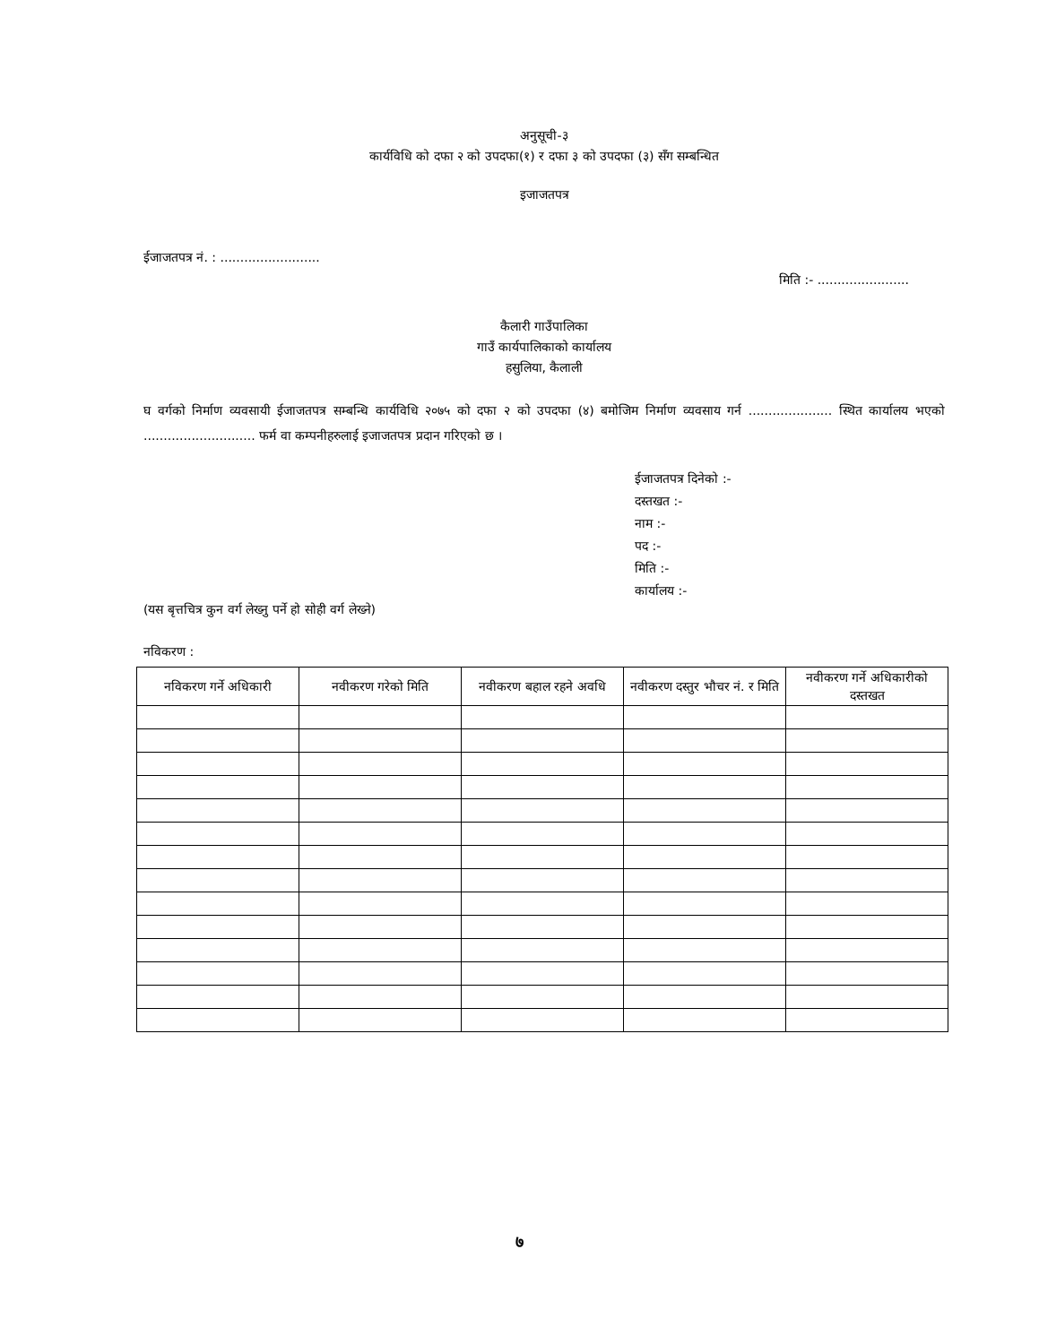अनुसूची-३
कार्यविधि को दफा २ को उपदफा(१) र दफा ३ को उपदफा (३) सँग सम्बन्धित
इजाजतपत्र
ईजाजतपत्र नं. : .........................
मिति :- .......................
कैलारी गाउँपालिका
गाउँ कार्यपालिकाको कार्यालय
हसुलिया, कैलाली
घ वर्गको निर्माण व्यवसायी ईजाजतपत्र सम्बन्धि कार्यविधि २०७५ को दफा २ को उपदफा (४) बमोजिम निर्माण व्यवसाय गर्न ..................... स्थित कार्यालय भएको ............................ फर्म वा कम्पनीहरुलाई इजाजतपत्र प्रदान गरिएको छ ।
ईजाजतपत्र दिनेको :-
दस्तखत :-
नाम :-
पद :-
मिति :-
कार्यालय :-
(यस बृत्तचित्र कुन वर्ग लेख्नु पर्ने हो सोही वर्ग लेख्ने)
नविकरण :
| नविकरण गर्ने अधिकारी | नवीकरण गरेको मिति | नवीकरण बहाल रहने अवधि | नवीकरण दस्तुर भौचर नं. र मिति | नवीकरण गर्ने अधिकारीको दस्तखत |
| --- | --- | --- | --- | --- |
७